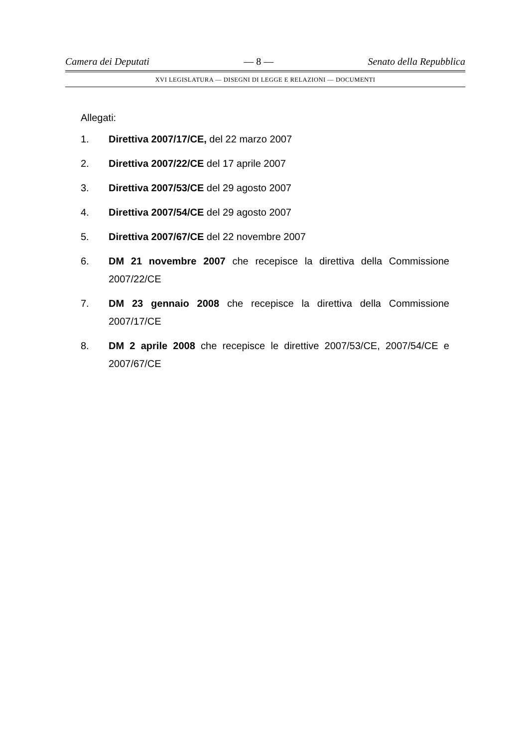Camera dei Deputati — 8 — Senato della Repubblica
XVI LEGISLATURA — DISEGNI DI LEGGE E RELAZIONI — DOCUMENTI
Allegati:
1. Direttiva 2007/17/CE, del 22 marzo 2007
2. Direttiva 2007/22/CE del 17 aprile 2007
3. Direttiva 2007/53/CE del 29 agosto 2007
4. Direttiva 2007/54/CE del 29 agosto 2007
5. Direttiva 2007/67/CE del 22 novembre 2007
6. DM 21 novembre 2007 che recepisce la direttiva della Commissione 2007/22/CE
7. DM 23 gennaio 2008 che recepisce la direttiva della Commissione 2007/17/CE
8. DM 2 aprile 2008 che recepisce le direttive 2007/53/CE, 2007/54/CE e 2007/67/CE